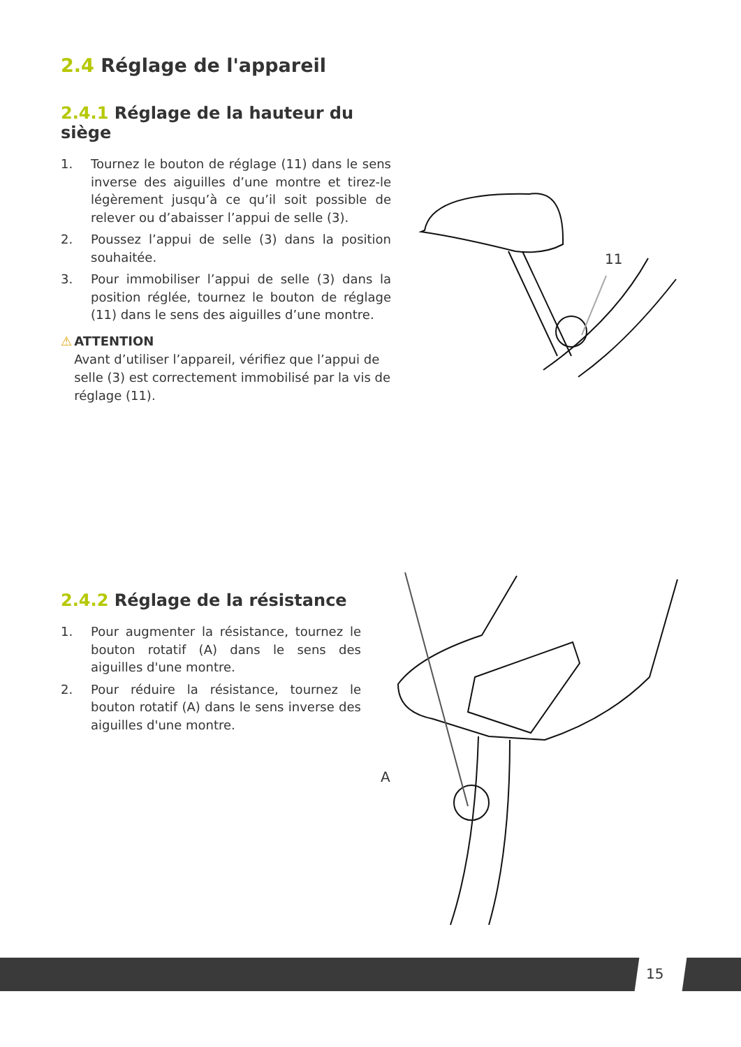2.4 Réglage de l'appareil
2.4.1 Réglage de la hauteur du siège
1. Tournez le bouton de réglage (11) dans le sens inverse des aiguilles d’une montre et tirez-le légèrement jusqu’à ce qu’il soit possible de relever ou d’abaisser l’appui de selle (3).
2. Poussez l’appui de selle (3) dans la position souhaitée.
3. Pour immobiliser l’appui de selle (3) dans la position réglée, tournez le bouton de réglage (11) dans le sens des aiguilles d’une montre.
⚠ ATTENTION
Avant d’utiliser l’appareil, vérifiez que l’appui de selle (3) est correctement immobilisé par la vis de réglage (11).
11
2.4.2 Réglage de la résistance
1. Pour augmenter la résistance, tournez le bouton rotatif (A) dans le sens des aiguilles d'une montre.
2. Pour réduire la résistance, tournez le bouton rotatif (A) dans le sens inverse des aiguilles d'une montre.
A
15